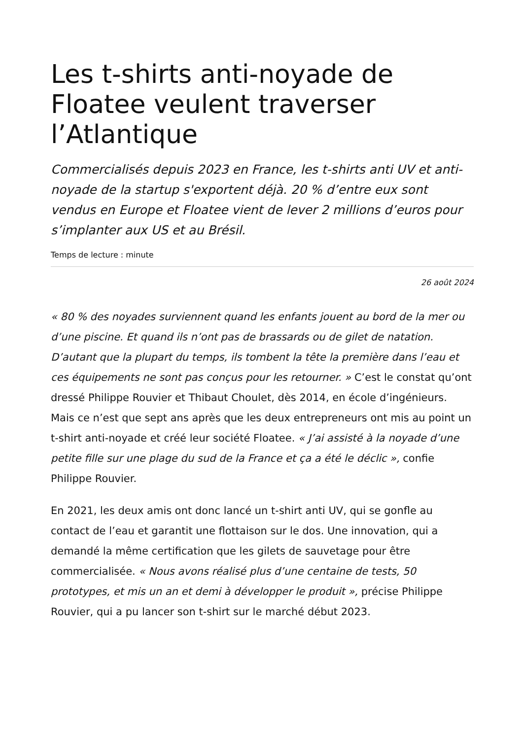Les t-shirts anti-noyade de Floatee veulent traverser l’Atlantique
Commercialisés depuis 2023 en France, les t-shirts anti UV et anti-noyade de la startup s'exportent déjà. 20 % d’entre eux sont vendus en Europe et Floatee vient de lever 2 millions d’euros pour s’implanter aux US et au Brésil.
Temps de lecture : minute
26 août 2024
« 80 % des noyades surviennent quand les enfants jouent au bord de la mer ou d’une piscine. Et quand ils n’ont pas de brassards ou de gilet de natation. D’autant que la plupart du temps, ils tombent la tête la première dans l’eau et ces équipements ne sont pas conçus pour les retourner. » C’est le constat qu’ont dressé Philippe Rouvier et Thibaut Choulet, dès 2014, en école d’ingénieurs. Mais ce n’est que sept ans après que les deux entrepreneurs ont mis au point un t-shirt anti-noyade et créé leur société Floatee. « J’ai assisté à la noyade d’une petite fille sur une plage du sud de la France et ça a été le déclic », confie Philippe Rouvier.
En 2021, les deux amis ont donc lancé un t-shirt anti UV, qui se gonfle au contact de l’eau et garantit une flottaison sur le dos. Une innovation, qui a demandé la même certification que les gilets de sauvetage pour être commercialisée. « Nous avons réalisé plus d’une centaine de tests, 50 prototypes, et mis un an et demi à développer le produit », précise Philippe Rouvier, qui a pu lancer son t-shirt sur le marché début 2023.